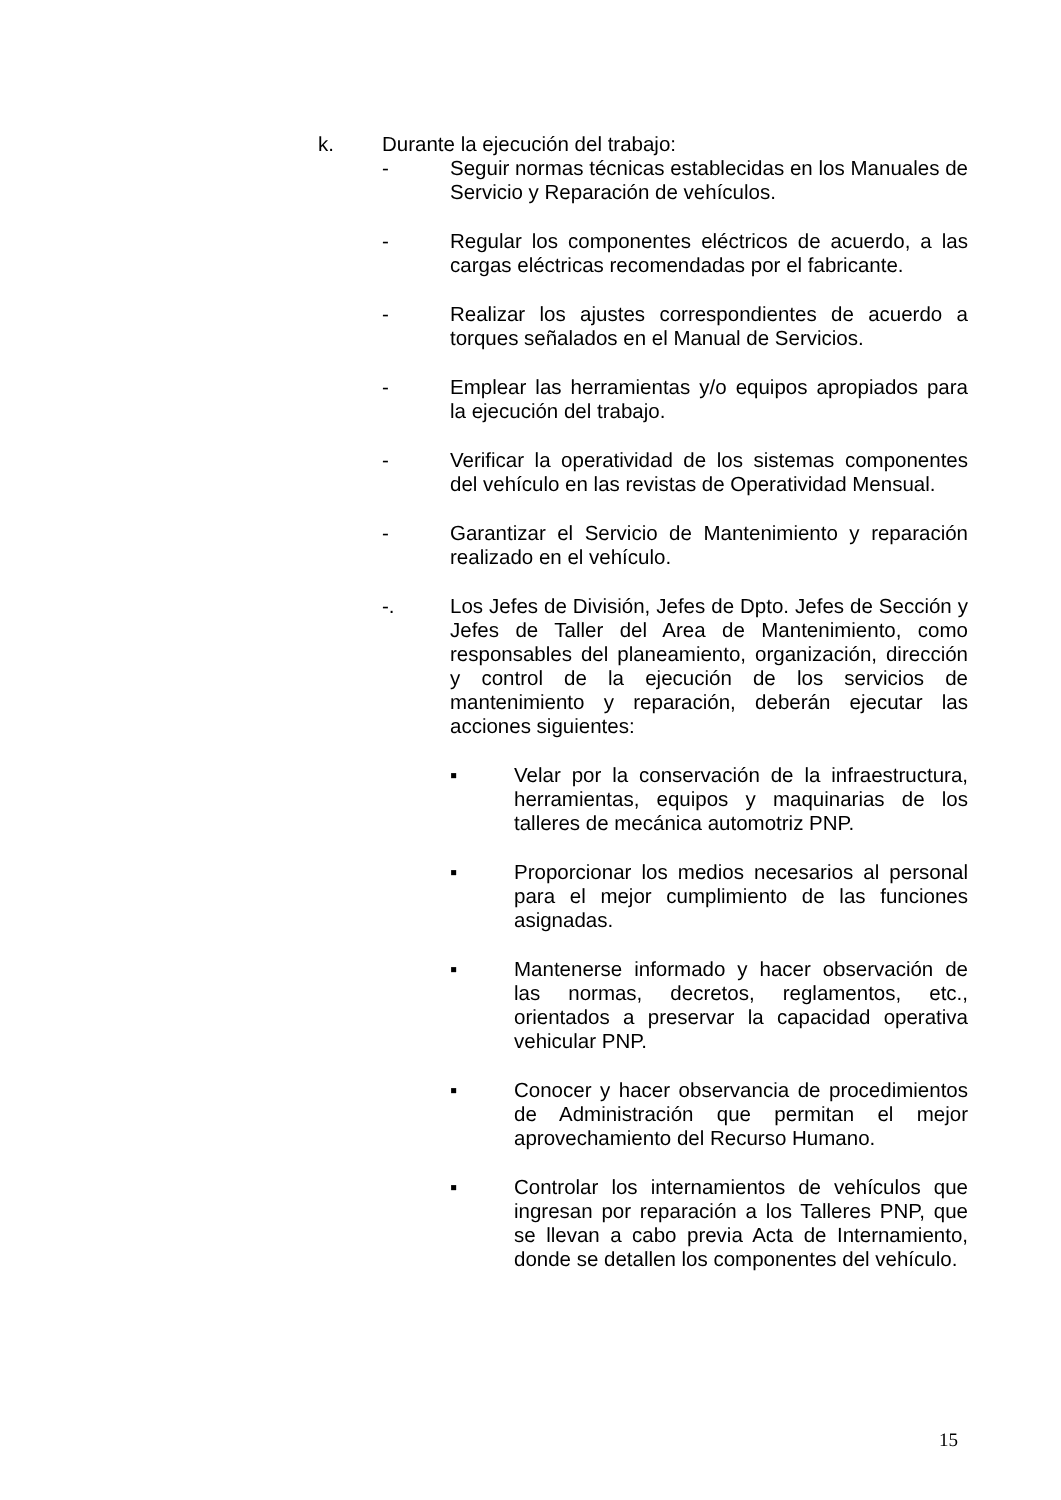k. Durante la ejecución del trabajo:
- Seguir normas técnicas establecidas en los Manuales de Servicio y Reparación de vehículos.
- Regular los componentes eléctricos de acuerdo, a las cargas eléctricas recomendadas por el fabricante.
- Realizar los ajustes correspondientes de acuerdo a torques señalados en el Manual de Servicios.
- Emplear las herramientas y/o equipos apropiados para la ejecución del trabajo.
- Verificar la operatividad de los sistemas componentes del vehículo en las revistas de Operatividad Mensual.
- Garantizar el Servicio de Mantenimiento y reparación realizado en el vehículo.
-. Los Jefes de División, Jefes de Dpto. Jefes de Sección y Jefes de Taller del Area de Mantenimiento, como responsables del planeamiento, organización, dirección y control de la ejecución de los servicios de mantenimiento y reparación, deberán ejecutar las acciones siguientes:
▪ Velar por la conservación de la infraestructura, herramientas, equipos y maquinarias de los talleres de mecánica automotriz PNP.
▪ Proporcionar los medios necesarios al personal para el mejor cumplimiento de las funciones asignadas.
▪ Mantenerse informado y hacer observación de las normas, decretos, reglamentos, etc., orientados a preservar la capacidad operativa vehicular PNP.
▪ Conocer y hacer observancia de procedimientos de Administración que permitan el mejor aprovechamiento del Recurso Humano.
▪ Controlar los internamientos de vehículos que ingresan por reparación a los Talleres PNP, que se llevan a cabo previa Acta de Internamiento, donde se detallen los componentes del vehículo.
15